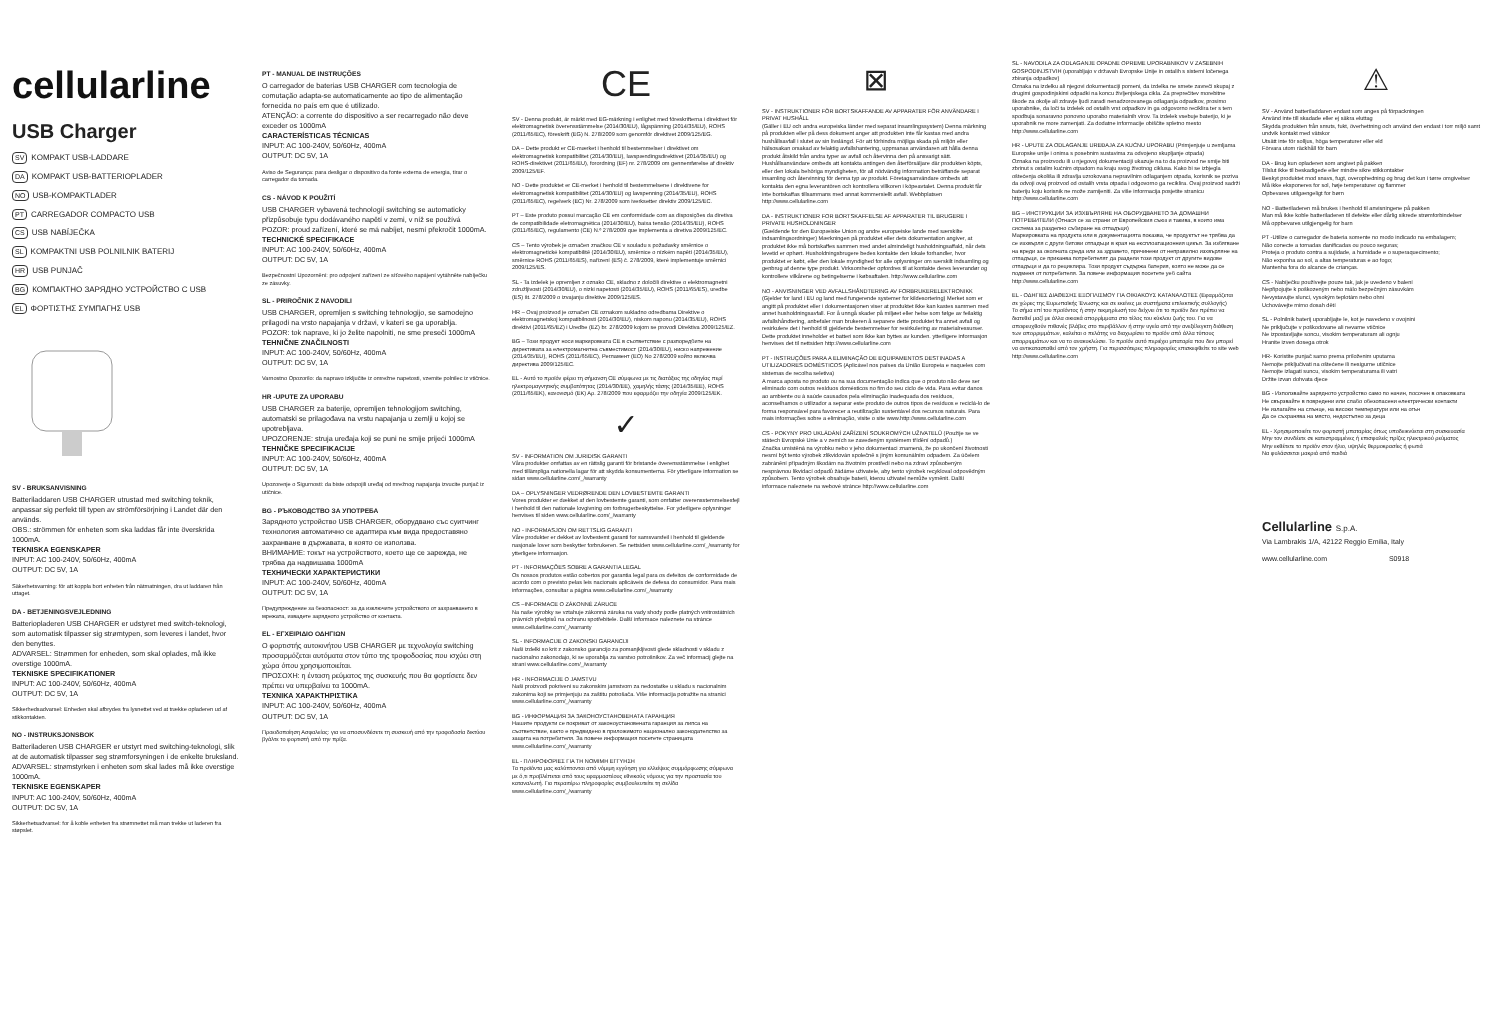cellularline
USB Charger
SV KOMPAKT USB-LADDARE
DA KOMPAKT USB-BATTERIOPLADER
NO USB-KOMPAKTLADER
PT CARREGADOR COMPACTO USB
CS USB NABÍJEČKA
SL KOMPAKTNI USB POLNILNIK BATERIJ
HR USB PUNJAČ
BG КОМПАКТНО ЗАРЯДНО УСТРОЙСТВО С USB
EL ΦΟΡΤΙΣΤΗΣ ΣΥΜΠΑΓΗΣ USB
SV - BRUKSANVISNING
Batteriladdaren USB CHARGER utrustad med switching teknik, anpassar sig perfekt till typen av strömförsörjning i Landet där den används.
OBS.: strömmen för enheten som ska laddas får inte överskrida 1000mA.
TEKNISKA EGENSKAPER
INPUT: AC 100-240V, 50/60Hz, 400mA
OUTPUT: DC 5V, 1A
Säkerhetsvarning: för att koppla bort enheten från nätmatningen, dra ut laddaren från uttaget.
DA - BETJENINGSVEJLEDNING
Batteriopladeren USB CHARGER er udstyret med switch-teknologi, som automatisk tilpasser sig strømtypen, som leveres i landet, hvor den benyttes.
ADVARSEL: Strømmen for enheden, som skal oplades, må ikke overstige 1000mA.
TEKNISKE SPECIFIKATIONER
INPUT: AC 100-240V, 50/60Hz, 400mA
OUTPUT: DC 5V, 1A
Sikkerhedsadvarsel: Enheden skal afbrydes fra lysnettet ved at trække opladeren ud af stikkontakten.
NO - INSTRUKSJONSBOK
Batteriladeren USB CHARGER er utstyrt med switching-teknologi, slik at de automatisk tilpasser seg strømforsyningen i de enkelte bruksland.
ADVARSEL: strømstyrken i enheten som skal lades må ikke overstige 1000mA.
TEKNISKE EGENSKAPER
INPUT: AC 100-240V, 50/60Hz, 400mA
OUTPUT: DC 5V, 1A
Sikkerhetsadvarsel: for å koble enheten fra strømnettet må man trekke ut laderen fra støpslet.
PT - MANUAL DE INSTRUÇÕES
O carregador de baterias USB CHARGER com tecnologia de comutação adapta-se automaticamente ao tipo de alimentação fornecida no país em que é utilizado.
ATENÇÃO: a corrente do dispositivo a ser recarregado não deve exceder os 1000mA
CARACTERÍSTICAS TÉCNICAS
INPUT: AC 100-240V, 50/60Hz, 400mA
OUTPUT: DC 5V, 1A
Aviso de Segurança: para desligar o dispositivo da fonte externa de energia, tirar o carregador da tomada.
CS - NÁVOD K POUŽITÍ
USB CHARGER vybavená technologií switching se automaticky přizpůsobuje typu dodávaného napětí v zemi, v níž se používá
POZOR: proud zařízení, které se má nabíjet, nesmí překročit 1000mA.
TECHNICKÉ SPECIFIKACE
INPUT: AC 100-240V, 50/60Hz, 400mA
OUTPUT: DC 5V, 1A
Bezpečnostní Upozornění: pro odpojení zařízení ze síťového napájení vytáhněte nabíječku ze zásuvky.
SL - PRIROČNIK Z NAVODILI
USB CHARGER, opremljen s switching tehnologijo, se samodejno prilagodi na vrsto napajanja v državi, v kateri se ga uporablja.
POZOR: tok naprave, ki jo želite napolniti, ne sme preseči 1000mA
TEHNIČNE ZNAČILNOSTI
INPUT: AC 100-240V, 50/60Hz, 400mA
OUTPUT: DC 5V, 1A
Varnostno Opozorilo: da napravo izključite iz omrežne napetosti, vzemite polnilec iz vtičnice.
HR -UPUTE ZA UPORABU
USB CHARGER za baterije, opremljen tehnologijom switching, automatski se prilagođava na vrstu napajanja u zemlji u kojoj se upotrebljava.
UPOZORENJE: struja uređaja koji se puni ne smije prijeći 1000mA
TEHNIČKE SPECIFIKACIJE
INPUT: AC 100-240V, 50/60Hz, 400mA
OUTPUT: DC 5V, 1A
Upozorenje o Sigurnosti: da biste odspojili uređaj od mrežnog napajanja izvucite punjač iz utičnice.
BG - РЪКОВОДСТВО ЗА УПОТРЕБА
Зарядното устройство USB CHARGER, оборудвано със суитчинг технология автоматично се адаптира към вида предоставяно захранване в държавата, в която се използва.
ВНИМАНИЕ: токът на устройството, което ще се зарежда, не трябва да надвишава 1000mA
ТЕХНИЧЕСКИ ХАРАКТЕРИСТИКИ
INPUT: AC 100-240V, 50/60Hz, 400mA
OUTPUT: DC 5V, 1A
Предупреждение за безопасност: за да изключите устройството от захранването в мрежата, извадете зарядното устройство от контакта.
EL - ΕΓΧΕΙΡΙΔΙΟ ΟΔΗΓΙΩΝ
Ο φορτιστής αυτοκινήτου USB CHARGER με τεχνολογία switching προσαρμόζεται αυτόματα στον τύπο της τροφοδοσίας που ισχύει στη χώρα όπου χρησιμοποιείται.
ΠΡΟΣΟΧΗ: η ένταση ρεύματος της συσκευής που θα φορτίσετε δεν πρέπει να υπερβαίνει τα 1000mA.
ΤΕΧΝΙΚΑ ΧΑΡΑΚΤΗΡΙΣΤΙΚΑ
INPUT: AC 100-240V, 50/60Hz, 400mA
OUTPUT: DC 5V, 1A
Προειδοποίηση Ασφαλείας: για να αποσυνδέσετε τη συσκευή από την τροφοδοσία δικτύου βγάλτε το φορτιστή από την πρίζα.
CE
SV - Denna produkt, är märkt med EG-märkning i enlighet med föreskrifterna i direktivet för elektromagnetisk överensstämmelse (2014/30/EU), lågspänning (2014/35/EU), ROHS (2011/65/EC), föreskrift (EG) N. 278/2009 som genomför direktivet 2009/125/EG.
DA – Dette produkt er CE-mærket i henhold til bestemmelser i direktivet om elektromagnetisk kompatibilitet (2014/30/EU), lavspændingsdirektivet (2014/35/EU) og ROHS-direktivet (2011/65/EU), forordning (EF) nr. 278/2009 om gennemførelse af direktiv 2009/125/EF.
NO - Dette produktet er CE-merket i henhold til bestemmelsene i direktivene for elektromagnetisk kompatibilitet (2014/30/EU) og lavspenning (2014/35/EU), ROHS (2011/65/EC), regelverk (EC) Nr. 278/2009 som iverksetter direktiv 2009/125/EC.
PT – Este produto possui marcação CE em conformidade com as disposições da diretiva de compatibilidade eletromagnética (2014/30/EU), baixa tensão (2014/35/EU), ROHS (2011/65/EC), regulamento (CE) N.º 278/2009 que implementa a diretiva 2009/125/EC.
CS – Tento výrobek je označen značkou CE v souladu s požadavky směrnice o elektromagnetické kompatibilitě (2014/30/EU), směrnice o nízkém napětí (2014/35/EU), směrnice ROHS (2011/65/ES), nařízení (ES) č. 278/2009, které implementuje směrnici 2009/125/ES.
SL - Ta izdelek je opremljen z oznako CE, skladno z določili direktive o elektromagnetni združljivosti (2014/30/EU), o nizki napetosti (2014/35/EU), ROHS (2011/65/ES), uredbe (ES) št. 278/2009 o izvajanju direktive 2009/125/ES.
HR – Ovaj proizvod je označen CE oznakom sukladno odredbama Direktive o elektromagnetskoj kompatibilnosti (2014/30/EU), niskom naponu (2014/35/EU), ROHS direktivi (2011/65/EZ) i Uredbe (EZ) br. 278/2009 kojom se provodi Direktiva 2009/125/EZ.
BG – Този продукт носи маркировката CE в съответствие с разпоредбите на директивата за електромагнитна съвместимост (2014/30/EU), ниско напрежение (2014/35/EU), ROHS (2011/65/EC), Регламент (ЕО) No 278/2009 който включва директива 2009/125/EC.
EL - Αυτό το προϊόν φέρει τη σήμανση CE σύμφωνα με τις διατάξεις της οδηγίας περί ηλεκτρομαγνητικής συμβατότητας (2014/30/EE), χαμηλής τάσης (2014/35/EE), ROHS (2011/65/EK), κανονισμό (ΕΚ) Αρ. 278/2009 που εφαρμόζει την οδηγία 2009/125/EK.
✓
SV - INFORMATION OM JURIDISK GARANTI
Våra produkter omfattas av en rättslig garanti för bristande överensstämmelse i enlighet med tillämpliga nationella lagar för att skydda konsumenterna. För ytterligare information se sidan www.cellularline.com/_/warranty
DA – OPLYSNINGER VEDRØRENDE DEN LOVBESTEMTE GARANTI
Vores produkter er dækket af den lovbestemte garanti, som omfatter overensstemmelsesfejl i henhold til den nationale lovgivning om forbrugerbeskyttelse. For yderligere oplysninger henvises til siden www.cellularline.com/_/warranty
NO - INFORMASJON OM RETTSLIG GARANTI
Våre produkter er dekket av lovbestemt garanti for samsvarsfeil i henhold til gjeldende nasjonale lover som beskytter forbrukeren. Se nettsiden www.cellularline.com/_/warranty for ytterligere informasjon.
PT - INFORMAÇÕES SOBRE A GARANTIA LEGAL
Os nossos produtos estão cobertos por garantia legal para os defeitos de conformidade de acordo com o previsto pelas leis nacionais aplicáveis de defesa do consumidor. Para mais informações, consultar a página www.cellularline.com/_/warranty
CS –INFORMACE O ZÁKONNÉ ZÁRUCE
Na naše výrobky se vztahuje zákonná záruka na vady shody podle platných vnitrostátních právních předpisů na ochranu spotřebitele. Další informace naleznete na stránce www.cellularline.com/_/warranty
SL - INFORMACIJE O ZAKONSKI GARANCIJI
Naši izdelki so krit z zakonsko garancijo za pomanjkljivosti glede skladnosti v skladu z nacionalno zakonodajo, ki se uporablja za varstvo potrošnikov. Za več informacij glejte na strani www.cellularline.com/_/warranty
HR - INFORMACIJE O JAMSTVU
Naši proizvodi pokriveni su zakonskim jamstvom za nedostatke u skladu s nacionalnim zakonima koji se primjenjuju za zaštitu potrošača. Više informacija potražite na stranici www.cellularline.com/_/warranty
BG - ИНФОРМАЦИЯ ЗА ЗАКОНОУСТАНОВЕНАТА ГАРАНЦИЯ
Нашите продукти се покриват от законоустановената гаранция за липса на съответствие, както е предвидено в приложимото национално законодателство за защита на потребителя. За повече информация посетете страницата www.cellularline.com/_/warranty
EL - ΠΛΗΡΟΦΟΡΙΕΣ ΓΙΑ ΤΗ ΝΟΜΙΜΗ ΕΓΓΥΗΣΗ
Τα προϊόντα μας καλύπτονται από νόμιμη εγγύηση για ελλείψεις συμμόρφωσης σύμφωνα με ό,τι προβλέπεται από τους εφαρμοστέους εθνικούς νόμους για την προστασία του καταναλωτή. Για περαιτέρω πληροφορίες συμβουλευτείτε τη σελίδα www.cellularline.com/_/warranty
⊠
SV - INSTRUKTIONER FÖR BORTSKAFFANDE AV APPARATER FÖR ANVÄNDARE I PRIVAT HUSHÅLL
(Gäller i EU och andra europeiska länder med separat insamlingssystem) Denna märkning på produkten eller på dess dokument anger att produkten inte får kastas med andra hushållsavfall i slutet av sin livslängd. För att förhindra möjliga skada på miljön eller hälsosakan orsakad av felaktig avfallshantering, uppmanas användaren att hålla denna produkt åtskild från andra typer av avfall och återvinna den på ansvarigt sätt. Hushållsanvändare ombeds att kontakta antingen den återförsäljare där produkten köpts, eller den lokala behöriga myndigheten, för all nödvändig information beträffande separat insamling och återvinning för denna typ av produkt. Företagsanvändare ombeds att kontakta den egna leverantören och kontrollera villkoren i köpeavtalet. Denna produkt får inte bortskaffas tillsammans med annat kommersiellt avfall. Webbplatsen http://www.cellularline.com
DA - INSTRUKTIONER FOR BORTSKAFFELSE AF APPARATER TIL BRUGERE I PRIVATE HUSHOLDNINGER
(Gældende for den Europæiske Union og andre europæiske lande med særskilte indsamlingsordninger) Mærkningen på produktet eller dets dokumentation angiver, at produktet ikke må bortskaffes sammen med andet almindeligt husholdningsaffald, når dets levetid er ophørt. Husholdningsbrugere bedes kontakte den lokale forhandler, hvor produktet er købt, eller den lokale myndighed for alle oplysninger om særskilt indsamling og genbrug af denne type produkt. Virksomheder opfordres til at kontakte deres leverandør og kontrollere vilkårene og betingelserne i købsaftalen. http://www.cellularline.com
NO - ANVISNINGER VED AVFALLSHÅNDTERING AV FORBRUKERELEKTRONIKK
(Gjelder for land i EU og land med fungerende systemer for kildesortering) Merket som er angitt på produktet eller i dokumentasjonen viser at produktet ikke kan kastes sammen med annet husholdningsavfall. For å unngå skader på miljøet eller helse som følge av feilaktig avfallshåndtering, anbefaler man brukeren å separere dette produktet fra annet avfall og resirkulere det i henhold til gjeldende bestemmelser for resirkulering av materialressurser. Dette produktet inneholder et batteri som ikke kan byttes av kunden. ytterligere informasjon henvises det til nettsiden http://www.cellularline.com
PT - INSTRUÇÕES PARA A ELIMINAÇÃO DE EQUIPAMENTOS DESTINADAS A UTILIZADORES DOMÉSTICOS (Aplicável nos países da União Europeia e naqueles com sistemas de recolha seletiva)
A marca aposta no produto ou na sua documentação indica que o produto não deve ser eliminado com outros resíduos domésticos no fim do seu ciclo de vida. Para evitar danos ao ambiente ou à saúde causados pela eliminação inadequada dos resíduos, aconselhamos o utilizador a separar este produto de outros tipos de resíduos e reciclá-lo de forma responsável para favorecer a reutilização sustentável dos recursos naturais. Para mais informações sobre a eliminação, visite o site www.http://www.cellularline.com
CS - POKYNY PRO UKLÁDÁNÍ ZAŘÍZENÍ SOUKROMÝCH UŽIVATELŮ (Použije se ve státech Evropské Unie a v zemích se zavedeným systémem třídění odpadů.)
Značka umístěná na výrobku nebo v jeho dokumentaci znamená, že po ukončení životnosti nesmí být tento výrobek zlikvidován společně s jiným komunálním odpadem. Za účelem zabránění případným škodám na životním prostředí nebo na zdraví způsobeným nesprávnou likvidací odpadů žádáme uživatele, aby tento výrobek recykloval odpovědným způsobem. Tento výrobek obsahuje baterii, kterou uživatel nemůže vyměnit. Další informace naleznete na webové stránce http://www.cellularline.com
SL - NAVODILA ZA ODLAGANJE OPADNE OPREME UPORABNIKOV V ZASEBNIH GOSPODINJSTVIH (uporabljajo v državah Evropske Unije in ostalih s sistemi ločenega zbiranja odpadkov)
Oznaka na izdelku ali njegovi dokumentaciji pomeni, da izdelka ne smete zavreči skupaj z drugimi gospodinjskimi odpadki na koncu življenjskega cikla. Za preprečitev morebitne škode za okolje ali zdravje ljudi zaradi nenadzorovanega odlaganja odpadkov, prosimo uporabnike, da loči ta izdelek od ostalih vrst odpadkov in ga odgovorno reciklira ter s tem spodbuja sonaravno ponovno uporabo materialnih virov. Ta izdelek vsebuje baterijo, ki je uporabnik ne more zamenjati. Za dodatne informacije obiščite spletno mesto http://www.cellularline.com
HR - UPUTE ZA ODLAGANJE UREĐAJA ZA KUĆNU UPORABU (Primjenjuje u zemljama Europske unije i onima s posebnim sustavima za odvojeno skupljanje otpada)
Oznaka na proizvodu ili u njegovoj dokumentaciji ukazuje na to da proizvod ne smije biti zbrinut s ostalim kućnim otpadom na kraju svog životnog ciklusa. Kako bi se izbjegla oštećenja okoliša ili zdravlja uzrokovana nepravilnim odlaganjem otpada, korisnik se poziva da odvoji ovaj proizvod od ostalih vrsta otpada i odgovorno ga reciklira. Ovaj proizvod sadrži bateriju koju korisnik ne može zamijeniti. Za više informacija posjetite stranicu http://www.cellularline.com
BG – ИНСТРУКЦИИ ЗА ИЗХВЪРЛЯНЕ НА ОБОРУДВАНЕТО ЗА ДОМАШНИ ПОТРЕБИТЕЛИ (Отнася се за страни от Европейския съюз и такива, в които има система за разделно събиране на отпадъци)
Маркировката на продукта или в документацията показва, че продуктът не трябва да се изхвърля с други битови отпадъци в края на експлоатационния цикъл. За избягване на вреди за околната среда или за здравето, причинени от неправилно изхвърляне на отпадъци, се приканва потребителят да раздели този продукт от другите видове отпадъци и да го рециклира. Този продукт съдържа батерия, която не може да се подменя от потребителя. За повече информация посетете уеб сайта http://www.cellularline.com
EL - ΟΔΗΓΙΕΣ ΔΙΑΘΕΣΗΣ ΕΞΟΠΛΙΣΜΟΥ ΓΙΑ ΟΙΚΙΑΚΟΥΣ ΚΑΤΑΝΑΛΩΤΕΣ (Εφαρμόζεται σε χώρες της Ευρωπαϊκής Ένωσης και σε εκείνες με συστήματα επιλεκτικής συλλογής)
Το σήμα επί του προϊόντος ή στην τεκμηρίωσή του δείχνει ότι το προϊόν δεν πρέπει να διατεθεί μαζί με άλλα οικιακά απορρίμματα στο τέλος του κύκλου ζωής του. Για να αποφευχθούν πιθανές βλάβες στο περιβάλλον ή στην υγεία από την ανεξέλεγκτη διάθεση των απορριμμάτων, καλείται ο πελάτης να διαχωρίσει το προϊόν από άλλα τύπους απορριμμάτων και να το ανακυκλώσει. Το προϊόν αυτό περιέχει μπαταρία που δεν μπορεί να αντικατασταθεί από τον χρήστη. Για περισσότερες πληροφορίες επισκεφθείτε το site web http://www.cellularline.com
⚠
SV - Använd batteriladdaren endast som anges på förpackningen
Använd inte till skadade eller ej säkra eluttag
Skydda produkten från smuts, fukt, överhettning och använd den endast i torr miljö samt undvik kontakt med vätskor
Utsätt inte för solljus, höga temperaturer eller eld
Förvara utom räckhåll för barn
DA - Brug kun opladeren som angivet på pakken
Tilslut ikke til beskadigede eller mindre sikre stikkontakter
Beskyt produktet mod snavs, fugt, overophedning og brug det kun i tørre omgivelser
Må ikke eksponeres for sol, høje temperaturer og flammer
Opbevares utilgængeligt for børn
NO - Batteriladeren må brukes i henhold til anvisningene på pakken
Man må ikke koble batteriladeren til defekte eller dårlig sikrede strømforbindelser
Må oppbevares utilgjengelig for barn
PT -Utilize o carregador de bateria somente no modo indicado na embalagem;
Não conecte a tomadas danificadas ou pouco seguras;
Proteja o produto contra a sujidade, a humidade e o superaquecimento;
Não exponha ao sol, a altas temperaturas e ao fogo;
Mantenha fora do alcance de crianças.
CS - Nabíječku používejte pouze tak, jak je uvedeno v balení
Nepřipojujte k poškozeným nebo málo bezpečným zásuvkám
Nevystavujte slunci, vysokým teplotám nebo ohni
Uchovávejte mimo dosah dětí
SL - Polnilnik baterij uporabljajte le, kot je navedeno v ovojnini
Ne priključujte v poškodovane ali nevarne vtičnice
Ne izpostavljajte soncu, visokim temperaturam ali ognju
Hranite izven dosega otrok
HR- Koristite punjač samo prema priloženim uputama
Nemojte priključivati na oštećene ili nesigurne utičnice
Nemojte izlagati suncu, visokim temperaturama ili vatri
Držite izvan dohvata djece
BG - Използвайте зарядното устройство само по начин, посочен в опаковката
Не свързвайте в повредени или слабо обезопасени електрически контакти
Не излагайте на слънце, на високи температури или на огън
Да се съхранява на място, недостъпно за деца
EL - Χρησιμοποιείτε τον φορτιστή μπαταρίας όπως υποδεικνύεται στη συσκευασία
Μην τον συνδέετε σε κατεστραμμένες ή επισφαλείς πρίζες ηλεκτρικού ρεύματος
Μην εκθέτετε το προϊόν στον ήλιο, υψηλές θερμοκρασίες ή φωτιά
Να φυλάσσεται μακριά από παιδιά
Cellularline S.p.A.
Via Lambrakis 1/A, 42122 Reggio Emilia, Italy
www.cellularline.com S0918